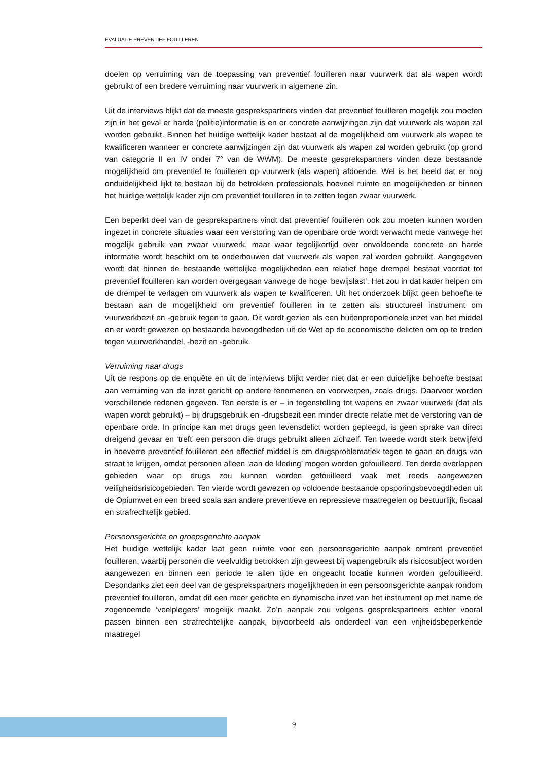EVALUATIE PREVENTIEF FOUILLEREN
doelen op verruiming van de toepassing van preventief fouilleren naar vuurwerk dat als wapen wordt gebruikt of een bredere verruiming naar vuurwerk in algemene zin.
Uit de interviews blijkt dat de meeste gesprekspartners vinden dat preventief fouilleren mogelijk zou moeten zijn in het geval er harde (politie)informatie is en er concrete aanwijzingen zijn dat vuurwerk als wapen zal worden gebruikt. Binnen het huidige wettelijk kader bestaat al de mogelijkheid om vuurwerk als wapen te kwalificeren wanneer er concrete aanwijzingen zijn dat vuurwerk als wapen zal worden gebruikt (op grond van categorie II en IV onder 7° van de WWM). De meeste gesprekspartners vinden deze bestaande mogelijkheid om preventief te fouilleren op vuurwerk (als wapen) afdoende. Wel is het beeld dat er nog onduidelijkheid lijkt te bestaan bij de betrokken professionals hoeveel ruimte en mogelijkheden er binnen het huidige wettelijk kader zijn om preventief fouilleren in te zetten tegen zwaar vuurwerk.
Een beperkt deel van de gesprekspartners vindt dat preventief fouilleren ook zou moeten kunnen worden ingezet in concrete situaties waar een verstoring van de openbare orde wordt verwacht mede vanwege het mogelijk gebruik van zwaar vuurwerk, maar waar tegelijkertijd over onvoldoende concrete en harde informatie wordt beschikt om te onderbouwen dat vuurwerk als wapen zal worden gebruikt. Aangegeven wordt dat binnen de bestaande wettelijke mogelijkheden een relatief hoge drempel bestaat voordat tot preventief fouilleren kan worden overgegaan vanwege de hoge ‘bewijslast’. Het zou in dat kader helpen om de drempel te verlagen om vuurwerk als wapen te kwalificeren. Uit het onderzoek blijkt geen behoefte te bestaan aan de mogelijkheid om preventief fouilleren in te zetten als structureel instrument om vuurwerkbezit en -gebruik tegen te gaan. Dit wordt gezien als een buitenproportionele inzet van het middel en er wordt gewezen op bestaande bevoegdheden uit de Wet op de economische delicten om op te treden tegen vuurwerkhandel, -bezit en -gebruik.
Verruiming naar drugs
Uit de respons op de enquête en uit de interviews blijkt verder niet dat er een duidelijke behoefte bestaat aan verruiming van de inzet gericht op andere fenomenen en voorwerpen, zoals drugs. Daarvoor worden verschillende redenen gegeven. Ten eerste is er – in tegenstelling tot wapens en zwaar vuurwerk (dat als wapen wordt gebruikt) – bij drugsgebruik en -drugsbezit een minder directe relatie met de verstoring van de openbare orde. In principe kan met drugs geen levensdelict worden gepleegd, is geen sprake van direct dreigend gevaar en ‘treft’ een persoon die drugs gebruikt alleen zichzelf. Ten tweede wordt sterk betwijfeld in hoeverre preventief fouilleren een effectief middel is om drugsproblematiek tegen te gaan en drugs van straat te krijgen, omdat personen alleen ‘aan de kleding’ mogen worden gefouilleerd. Ten derde overlappen gebieden waar op drugs zou kunnen worden gefouilleerd vaak met reeds aangewezen veiligheidsrisicogebieden. Ten vierde wordt gewezen op voldoende bestaande opsporingsbevoegdheden uit de Opiumwet en een breed scala aan andere preventieve en repressieve maatregelen op bestuurlijk, fiscaal en strafrechtelijk gebied.
Persoonsgerichte en groepsgerichte aanpak
Het huidige wettelijk kader laat geen ruimte voor een persoonsgerichte aanpak omtrent preventief fouilleren, waarbij personen die veelvuldig betrokken zijn geweest bij wapengebruik als risicosubject worden aangewezen en binnen een periode te allen tijde en ongeacht locatie kunnen worden gefouilleerd. Desondanks ziet een deel van de gesprekspartners mogelijkheden in een persoonsgerichte aanpak rondom preventief fouilleren, omdat dit een meer gerichte en dynamische inzet van het instrument op met name de zogenoemde ‘veelplegers’ mogelijk maakt. Zo’n aanpak zou volgens gesprekspartners echter vooral passen binnen een strafrechtelijke aanpak, bijvoorbeeld als onderdeel van een vrijheidsbeperkende maatregel
9